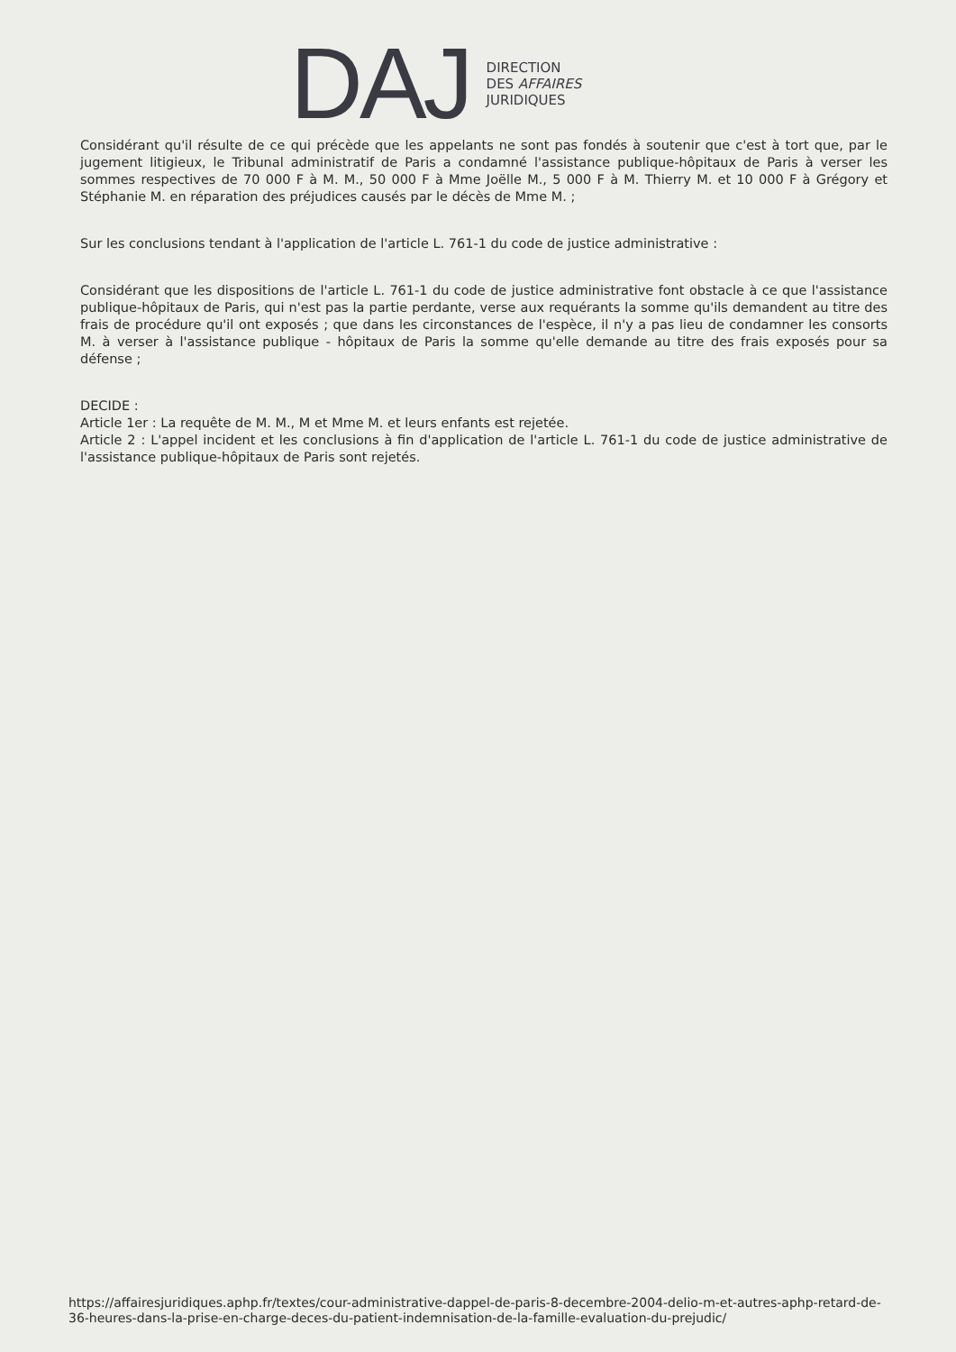DAJ
DIRECTION
DES AFFAIRES
JURIDIQUES
Considérant qu'il résulte de ce qui précède que les appelants ne sont pas fondés à soutenir que c'est à tort que, par le jugement litigieux, le Tribunal administratif de Paris a condamné l'assistance publique-hôpitaux de Paris à verser les sommes respectives de 70 000 F à M. M., 50 000 F à Mme Joëlle M., 5 000 F à M. Thierry M. et 10 000 F à Grégory et Stéphanie M. en réparation des préjudices causés par le décès de Mme M. ;
Sur les conclusions tendant à l'application de l'article L. 761-1 du code de justice administrative :
Considérant que les dispositions de l'article L. 761-1 du code de justice administrative font obstacle à ce que l'assistance publique-hôpitaux de Paris, qui n'est pas la partie perdante, verse aux requérants la somme qu'ils demandent au titre des frais de procédure qu'il ont exposés ; que dans les circonstances de l'espèce, il n'y a pas lieu de condamner les consorts M. à verser à l'assistance publique - hôpitaux de Paris la somme qu'elle demande au titre des frais exposés pour sa défense ;
DECIDE :
Article 1er : La requête de M. M., M et Mme M. et leurs enfants est rejetée.
Article 2 : L'appel incident et les conclusions à fin d'application de l'article L. 761-1 du code de justice administrative de l'assistance publique-hôpitaux de Paris sont rejetés.
https://affairesjuridiques.aphp.fr/textes/cour-administrative-dappel-de-paris-8-decembre-2004-delio-m-et-autres-aphp-retard-de-36-heures-dans-la-prise-en-charge-deces-du-patient-indemnisation-de-la-famille-evaluation-du-prejudic/